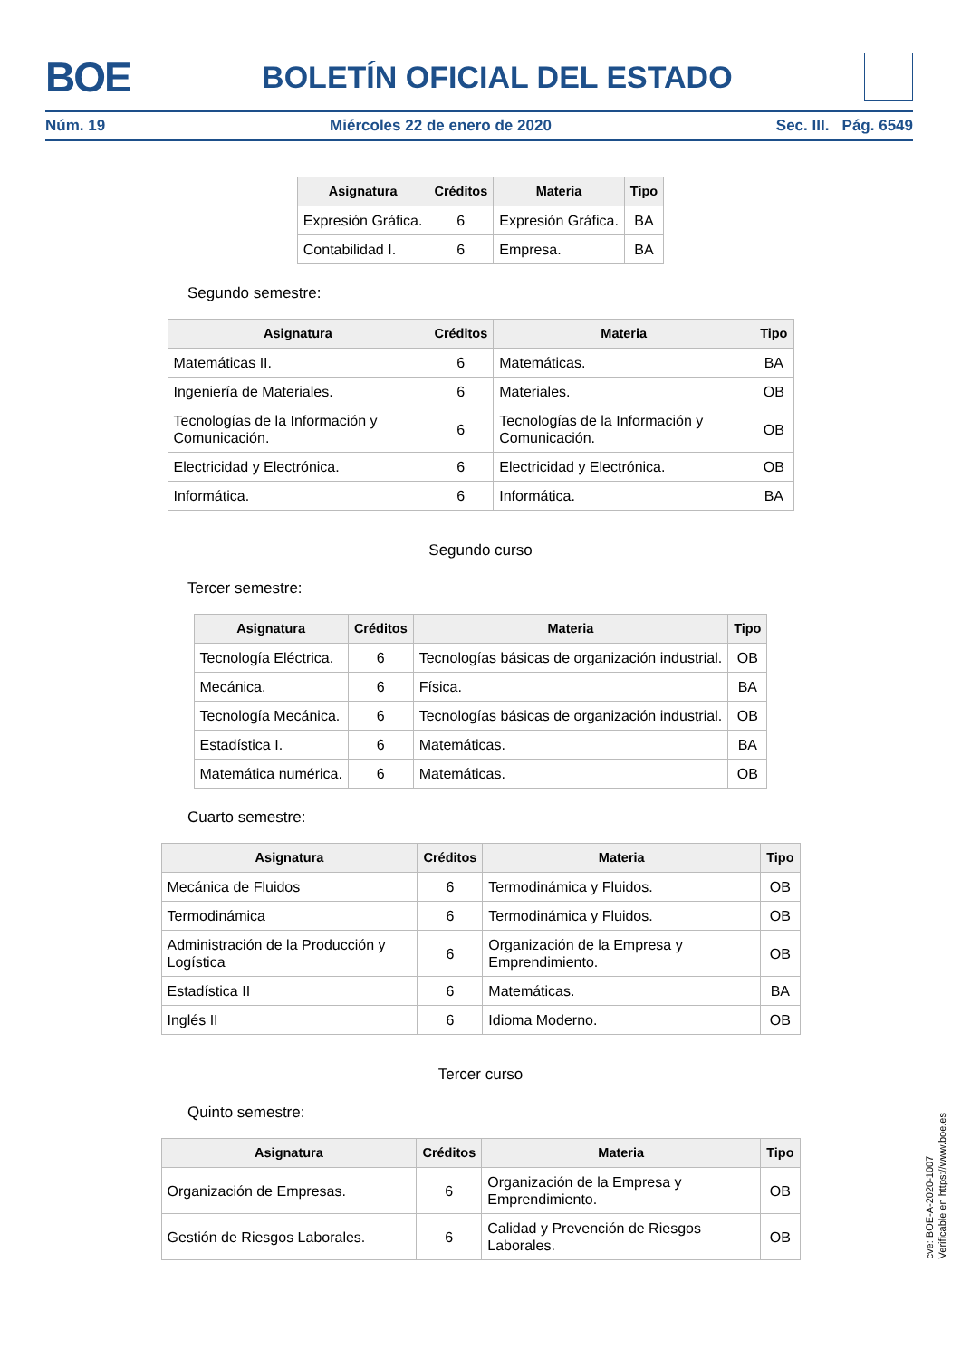BOE BOLETÍN OFICIAL DEL ESTADO
Núm. 19 Miércoles 22 de enero de 2020 Sec. III. Pág. 6549
| Asignatura | Créditos | Materia | Tipo |
| --- | --- | --- | --- |
| Expresión Gráfica. | 6 | Expresión Gráfica. | BA |
| Contabilidad I. | 6 | Empresa. | BA |
Segundo semestre:
| Asignatura | Créditos | Materia | Tipo |
| --- | --- | --- | --- |
| Matemáticas II. | 6 | Matemáticas. | BA |
| Ingeniería de Materiales. | 6 | Materiales. | OB |
| Tecnologías de la Información y Comunicación. | 6 | Tecnologías de la Información y Comunicación. | OB |
| Electricidad y Electrónica. | 6 | Electricidad y Electrónica. | OB |
| Informática. | 6 | Informática. | BA |
Segundo curso
Tercer semestre:
| Asignatura | Créditos | Materia | Tipo |
| --- | --- | --- | --- |
| Tecnología Eléctrica. | 6 | Tecnologías básicas de organización industrial. | OB |
| Mecánica. | 6 | Física. | BA |
| Tecnología Mecánica. | 6 | Tecnologías básicas de organización industrial. | OB |
| Estadística I. | 6 | Matemáticas. | BA |
| Matemática numérica. | 6 | Matemáticas. | OB |
Cuarto semestre:
| Asignatura | Créditos | Materia | Tipo |
| --- | --- | --- | --- |
| Mecánica de Fluidos | 6 | Termodinámica y Fluidos. | OB |
| Termodinámica | 6 | Termodinámica y Fluidos. | OB |
| Administración de la Producción y Logística | 6 | Organización de la Empresa y Emprendimiento. | OB |
| Estadística II | 6 | Matemáticas. | BA |
| Inglés II | 6 | Idioma Moderno. | OB |
Tercer curso
Quinto semestre:
| Asignatura | Créditos | Materia | Tipo |
| --- | --- | --- | --- |
| Organización de Empresas. | 6 | Organización de la Empresa y Emprendimiento. | OB |
| Gestión de Riesgos Laborales. | 6 | Calidad y Prevención de Riesgos Laborales. | OB |
cve: BOE-A-2020-1007
Verificable en https://www.boe.es